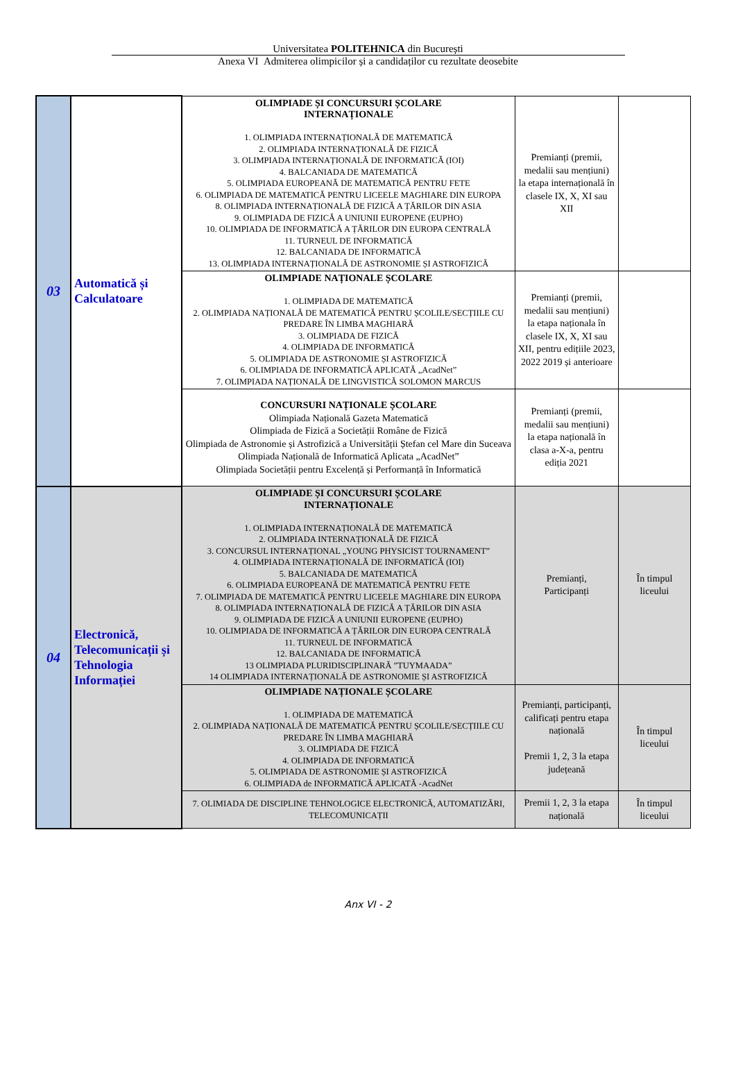Universitatea POLITEHNICA din București
Anexa VI Admiterea olimpicilor și a candidaților cu rezultate deosebite
| 03 | Automatică și Calculatoare | OLIMPIADE ȘI CONCURSURI ȘCOLARE INTERNAȚIONALE 1. OLIMPIADA INTERNAȚIONALĂ DE MATEMATICĂ 2. OLIMPIADA INTERNAȚIONALĂ DE FIZICĂ 3. OLIMPIADA INTERNAȚIONALĂ DE INFORMATICĂ (IOI) 4. BALCANIADA DE MATEMATICĂ 5. OLIMPIADA EUROPEANĂ DE MATEMATICĂ PENTRU FETE 6. OLIMPIADA DE MATEMATICĂ PENTRU LICEELE MAGHIARE DIN EUROPA 8. OLIMPIADA INTERNAȚIONALĂ DE FIZICĂ A ȚĂRILOR DIN ASIA 9. OLIMPIADA DE FIZICĂ A UNIUNII EUROPENE (EUPHO) 10. OLIMPIADA DE INFORMATICĂ A ȚĂRILOR DIN EUROPA CENTRALĂ 11. TURNEUL DE INFORMATICĂ 12. BALCANIADA DE INFORMATICĂ 13. OLIMPIADA INTERNAȚIONALĂ DE ASTRONOMIE ȘI ASTROFIZICĂ | Premianți (premii, medalii sau mențiuni) la etapa internațională în clasele IX, X, XI sau XII | |
| | | OLIMPIADE NAȚIONALE ȘCOLARE 1. OLIMPIADA DE MATEMATICĂ 2. OLIMPIADA NAȚIONALĂ DE MATEMATICĂ PENTRU ȘCOLILE/SECȚIILE CU PREDARE ÎN LIMBA MAGHIARĂ 3. OLIMPIADA DE FIZICĂ 4. OLIMPIADA DE INFORMATICĂ 5. OLIMPIADA DE ASTRONOMIE ȘI ASTROFIZICĂ 6. OLIMPIADA DE INFORMATICĂ APLICATĂ „AcadNet” 7. OLIMPIADA NAȚIONALĂ DE LINGVISTICĂ SOLOMON MARCUS | Premianți (premii, medalii sau mențiuni) la etapa naționala în clasele IX, X, XI sau XII, pentru edițiile 2023, 2022 2019 și anterioare | |
| | | CONCURSURI NAȚIONALE ȘCOLARE Olimpiada Națională Gazeta Matematică Olimpiada de Fizică a Societății Române de Fizică Olimpiada de Astronomie și Astrofizică a Universității Ștefan cel Mare din Suceava Olimpiada Națională de Informatică Aplicata „AcadNet” Olimpiada Societății pentru Excelență și Performanță în Informatică | Premianți (premii, medalii sau mențiuni) la etapa națională în clasa a-X-a, pentru ediția 2021 | |
| 04 | Electronică, Telecomunicații și Tehnologia Informației | OLIMPIADE ȘI CONCURSURI ȘCOLARE INTERNAȚIONALE 1. OLIMPIADA INTERNAȚIONALĂ DE MATEMATICĂ 2. OLIMPIADA INTERNAȚIONALĂ DE FIZICĂ 3. CONCURSUL INTERNAȚIONAL „YOUNG PHYSICIST TOURNAMENT” 4. OLIMPIADA INTERNAȚIONALĂ DE INFORMATICĂ (IOI) 5. BALCANIADA DE MATEMATICĂ 6. OLIMPIADA EUROPEANĂ DE MATEMATICĂ PENTRU FETE 7. OLIMPIADA DE MATEMATICĂ PENTRU LICEELE MAGHIARE DIN EUROPA 8. OLIMPIADA INTERNAȚIONALĂ DE FIZICĂ A ȚĂRILOR DIN ASIA 9. OLIMPIADA DE FIZICĂ A UNIUNII EUROPENE (EUPHO) 10. OLIMPIADA DE INFORMATICĂ A ȚĂRILOR DIN EUROPA CENTRALĂ 11. TURNEUL DE INFORMATICĂ 12. BALCANIADA DE INFORMATICĂ 13 OLIMPIADA PLURIDISCIPLINARĂ ”TUYMAADA” 14 OLIMPIADA INTERNAȚIONALĂ DE ASTRONOMIE ȘI ASTROFIZICĂ | Premianți, Participanți | În timpul liceului |
| | | OLIMPIADE NAȚIONALE ȘCOLARE 1. OLIMPIADA DE MATEMATICĂ 2. OLIMPIADA NAȚIONALĂ DE MATEMATICĂ PENTRU ȘCOLILE/SECȚIILE CU PREDARE ÎN LIMBA MAGHIARĂ 3. OLIMPIADA DE FIZICĂ 4. OLIMPIADA DE INFORMATICĂ 5. OLIMPIADA DE ASTRONOMIE ȘI ASTROFIZICĂ 6. OLIMPIADA de INFORMATICĂ APLICATĂ -AcadNet | Premianți, participanți, calificați pentru etapa națională Premii 1, 2, 3 la etapa județeană | În timpul liceului |
| | | 7. OLIMIADA DE DISCIPLINE TEHNOLOGICE ELECTRONICĂ, AUTOMATIZĂRI, TELECOMUNICAȚII | Premii 1, 2, 3 la etapa națională | În timpul liceului |
Anx VI - 2